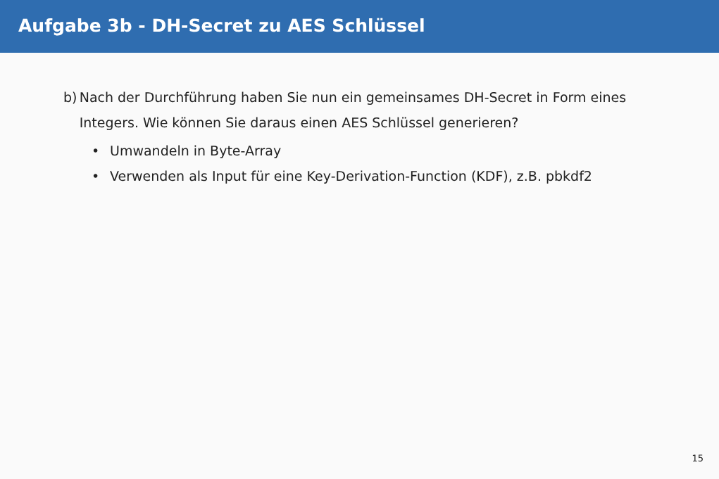Aufgabe 3b - DH-Secret zu AES Schlüssel
b) Nach der Durchführung haben Sie nun ein gemeinsames DH-Secret in Form eines Integers. Wie können Sie daraus einen AES Schlüssel generieren?
• Umwandeln in Byte-Array
• Verwenden als Input für eine Key-Derivation-Function (KDF), z.B. pbkdf2
15